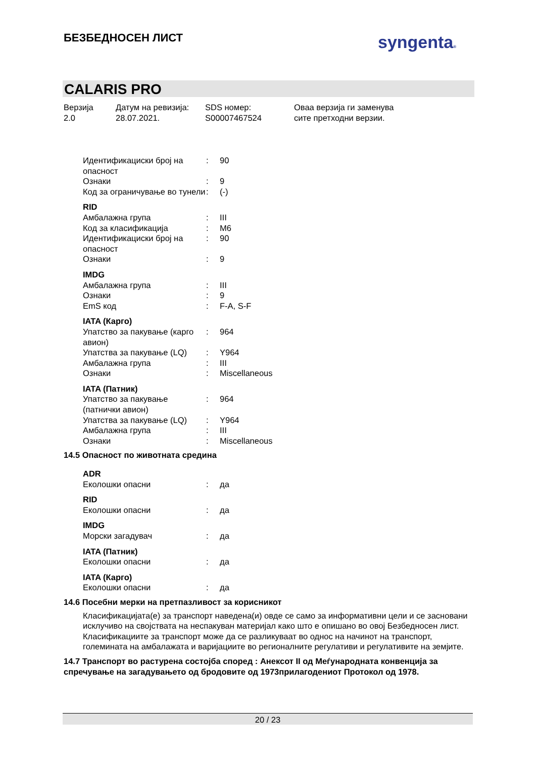БЕЗБЕДНОСЕН ЛИСТ syngenta®
CALARIS PRO
Верзија
2.0
Датум на ревизија:
28.07.2021.
SDS номер:
S00007467524
Оваа верзија ги заменува
сите претходни верзии.
Идентификациски број на опасност
: 90
Ознаки : 9
Код за ограничување во тунели
: (-)
RID
Амбалажна група : III
Код за класификација : M6
Идентификациски број на опасност
: 90
Ознаки : 9
IMDG
Амбалажна група : III
Ознаки : 9
EmS код : F-A, S-F
IATA (Карго)
Упатство за пакување (карго авион)
: 964
Упатства за пакување (LQ)
: Y964
Амбалажна група : III
Ознаки : Miscellaneous
IATA (Патник)
Упатство за пакување (патнички авион)
: 964
Упатства за пакување (LQ)
: Y964
Амбалажна група : III
Ознаки : Miscellaneous
14.5 Опасност по животната средина
ADR
Еколошки опасни : да
RID
Еколошки опасни : да
IMDG
Морски загадувач : да
IATA (Патник)
Еколошки опасни : да
IATA (Карго)
Еколошки опасни : да
14.6 Посебни мерки на претпазливост за корисникот
Класификацијата(е) за транспорт наведена(и) овде се само за информативни цели и се засновани исклучиво на својствата на неспакуван материјал како што е опишано во овој Безбедносен лист. Класификациите за транспорт може да се разликуваат во однос на начинот на транспорт, големината на амбалажата и варијациите во регионалните регулативи и регулативите на земјите.
14.7 Транспорт во растурена состојба според : Анексот II од Меѓународната конвенција за спречување на загадувањето од бродовите од 1973прилагодениот Протокол од 1978.
20 / 23